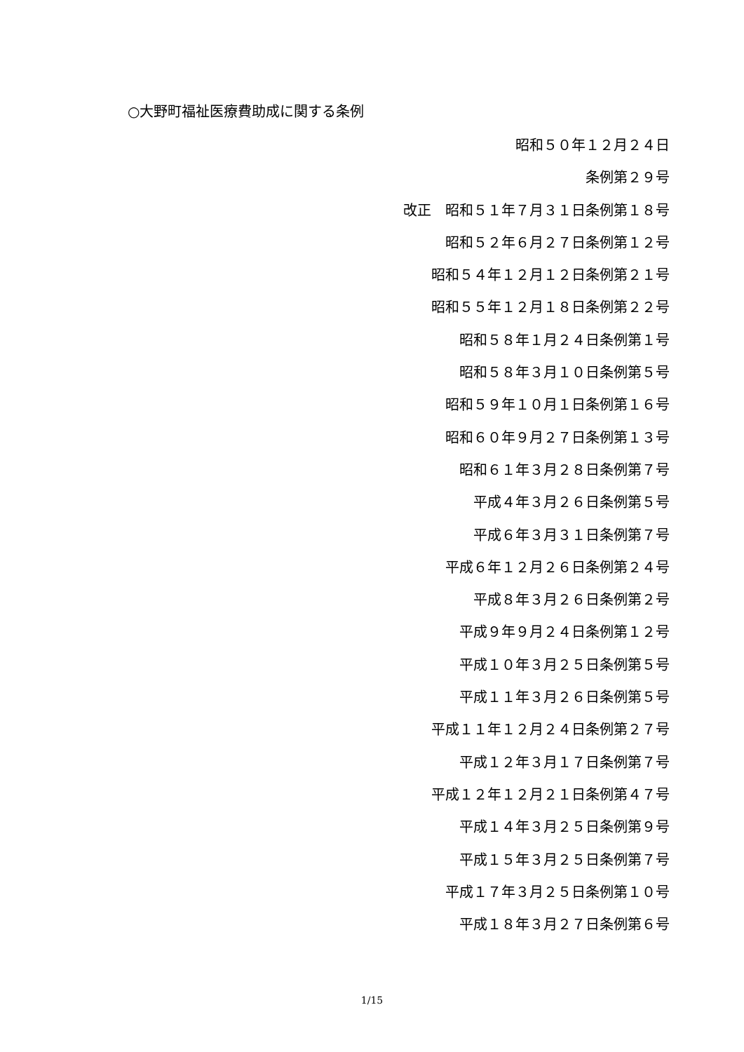○大野町福祉医療費助成に関する条例
昭和５０年１２月２４日
条例第２９号
改正　昭和５１年７月３１日条例第１８号
昭和５２年６月２７日条例第１２号
昭和５４年１２月１２日条例第２１号
昭和５５年１２月１８日条例第２２号
昭和５８年１月２４日条例第１号
昭和５８年３月１０日条例第５号
昭和５９年１０月１日条例第１６号
昭和６０年９月２７日条例第１３号
昭和６１年３月２８日条例第７号
平成４年３月２６日条例第５号
平成６年３月３１日条例第７号
平成６年１２月２６日条例第２４号
平成８年３月２６日条例第２号
平成９年９月２４日条例第１２号
平成１０年３月２５日条例第５号
平成１１年３月２６日条例第５号
平成１１年１２月２４日条例第２７号
平成１２年３月１７日条例第７号
平成１２年１２月２１日条例第４７号
平成１４年３月２５日条例第９号
平成１５年３月２５日条例第７号
平成１７年３月２５日条例第１０号
平成１８年３月２７日条例第６号
1/15